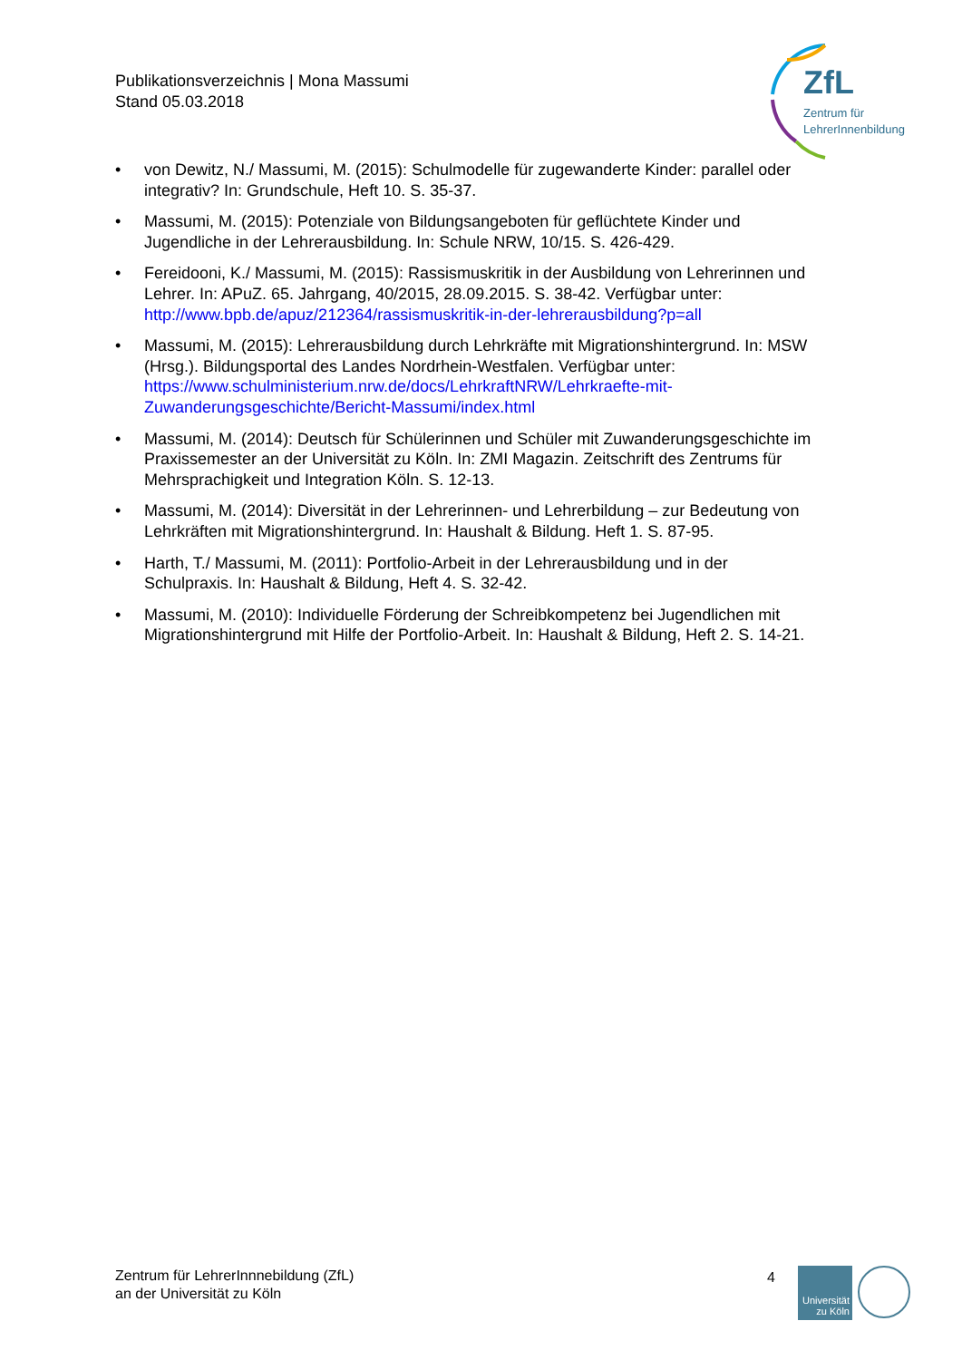Publikationsverzeichnis | Mona Massumi
Stand 05.03.2018
ZfL
Zentrum für
LehrerInnenbildung
• von Dewitz, N./ Massumi, M. (2015): Schulmodelle für zugewanderte Kinder: parallel oder integrativ? In: Grundschule, Heft 10. S. 35-37.
• Massumi, M. (2015): Potenziale von Bildungsangeboten für geflüchtete Kinder und Jugendliche in der Lehrerausbildung. In: Schule NRW, 10/15. S. 426-429.
• Fereidooni, K./ Massumi, M. (2015): Rassismuskritik in der Ausbildung von Lehrerinnen und Lehrer. In: APuZ. 65. Jahrgang, 40/2015, 28.09.2015. S. 38-42. Verfügbar unter: http://www.bpb.de/apuz/212364/rassismuskritik-in-der-lehrerausbildung?p=all
• Massumi, M. (2015): Lehrerausbildung durch Lehrkräfte mit Migrationshintergrund. In: MSW (Hrsg.). Bildungsportal des Landes Nordrhein-Westfalen. Verfügbar unter: https://www.schulministerium.nrw.de/docs/LehrkraftNRW/Lehrkraefte-mit-Zuwanderungsgeschichte/Bericht-Massumi/index.html
• Massumi, M. (2014): Deutsch für Schülerinnen und Schüler mit Zuwanderungsgeschichte im Praxissemester an der Universität zu Köln. In: ZMI Magazin. Zeitschrift des Zentrums für Mehrsprachigkeit und Integration Köln. S. 12-13.
• Massumi, M. (2014): Diversität in der Lehrerinnen- und Lehrerbildung – zur Bedeutung von Lehrkräften mit Migrationshintergrund. In: Haushalt & Bildung. Heft 1. S. 87-95.
• Harth, T./ Massumi, M. (2011): Portfolio-Arbeit in der Lehrerausbildung und in der Schulpraxis. In: Haushalt & Bildung, Heft 4. S. 32-42.
• Massumi, M. (2010): Individuelle Förderung der Schreibkompetenz bei Jugendlichen mit Migrationshintergrund mit Hilfe der Portfolio-Arbeit. In: Haushalt & Bildung, Heft 2. S. 14-21.
Zentrum für LehrerInnnebildung (ZfL)
an der Universität zu Köln
4
Universität zu Köln